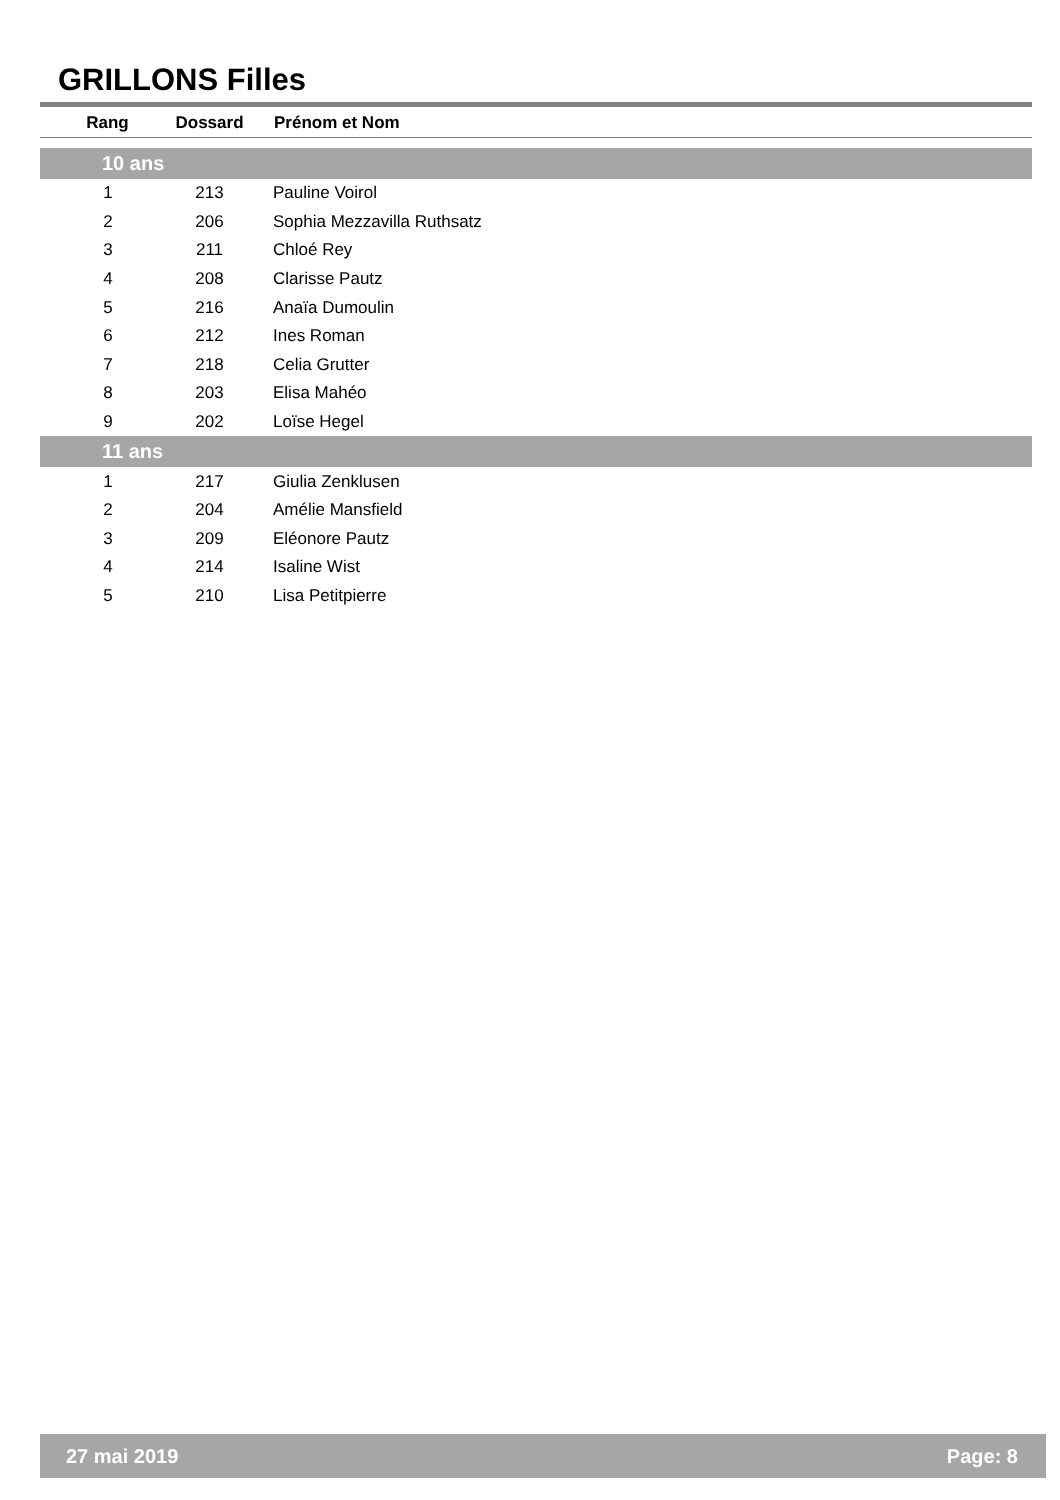GRILLONS Filles
| Rang | Dossard | Prénom et Nom |
| --- | --- | --- |
| 10 ans | | |
| 1 | 213 | Pauline Voirol |
| 2 | 206 | Sophia Mezzavilla Ruthsatz |
| 3 | 211 | Chloé Rey |
| 4 | 208 | Clarisse Pautz |
| 5 | 216 | Anaïa Dumoulin |
| 6 | 212 | Ines Roman |
| 7 | 218 | Celia Grutter |
| 8 | 203 | Elisa Mahéo |
| 9 | 202 | Loïse Hegel |
| 11 ans | | |
| 1 | 217 | Giulia Zenklusen |
| 2 | 204 | Amélie Mansfield |
| 3 | 209 | Eléonore Pautz |
| 4 | 214 | Isaline Wist |
| 5 | 210 | Lisa Petitpierre |
27 mai 2019 Page: 8